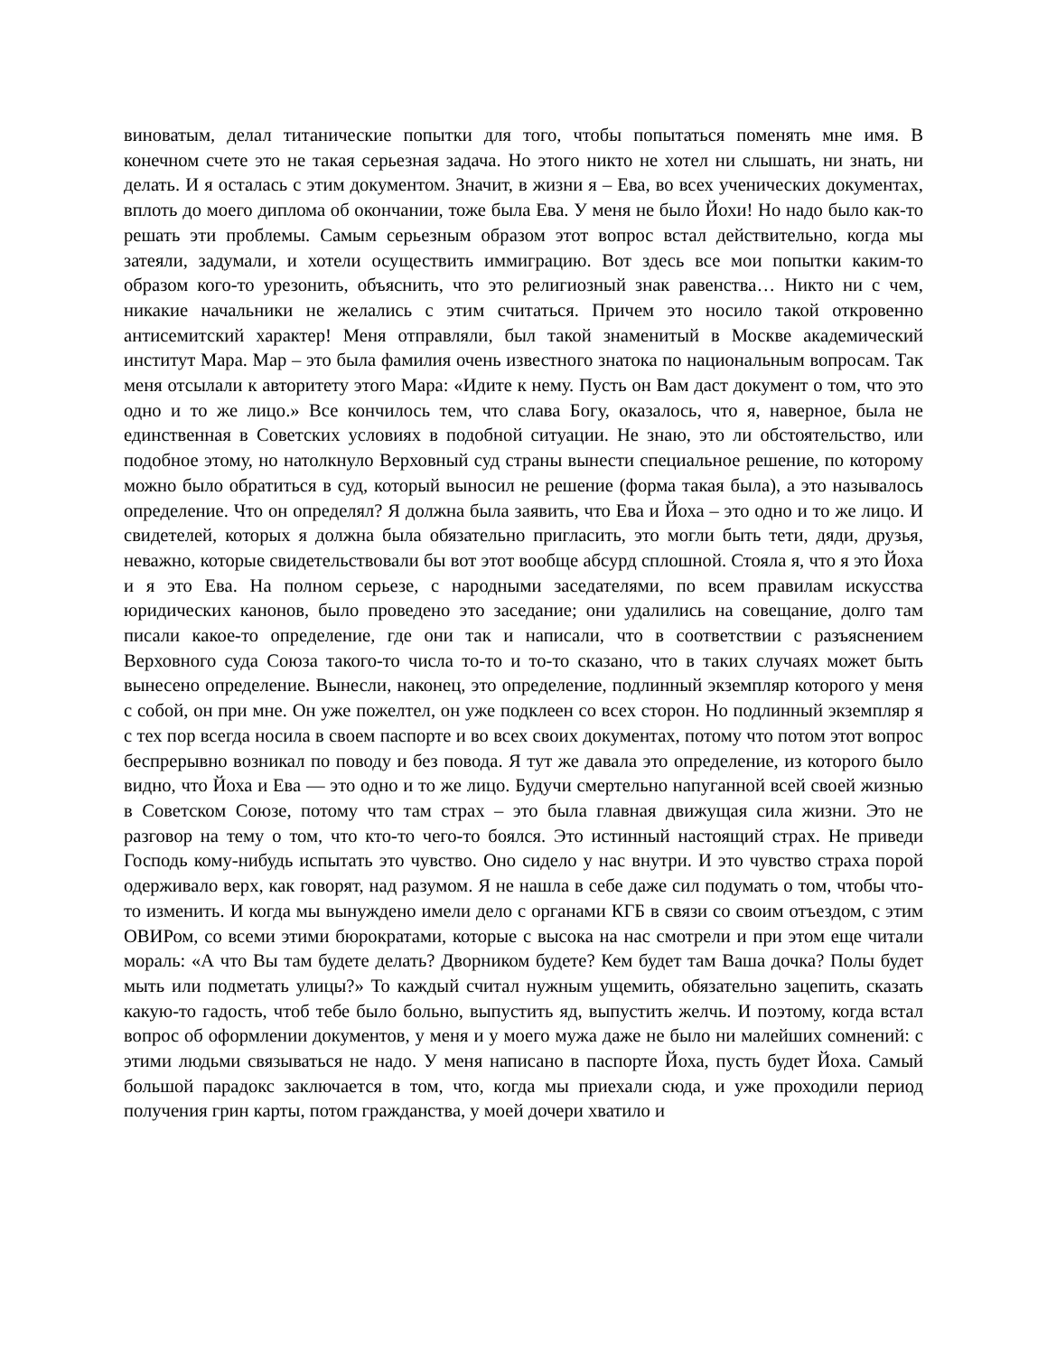виноватым, делал титанические попытки для того, чтобы попытаться поменять мне имя. В конечном счете это не такая серьезная задача. Но этого никто не хотел ни слышать, ни знать, ни делать. И я осталась с этим документом. Значит, в жизни я – Ева, во всех ученических документах, вплоть до моего диплома об окончании, тоже была Ева. У меня не было Йохи! Но надо было как-то решать эти проблемы. Самым серьезным образом этот вопрос встал действительно, когда мы затеяли, задумали, и хотели осуществить иммиграцию. Вот здесь все мои попытки каким-то образом кого-то урезонить, объяснить, что это религиозный знак равенства… Никто ни с чем, никакие начальники не желались с этим считаться. Причем это носило такой откровенно антисемитский характер! Меня отправляли, был такой знаменитый в Москве академический институт Мара. Мар – это была фамилия очень известного знатока по национальным вопросам. Так меня отсылали к авторитету этого Мара: «Идите к нему. Пусть он Вам даст документ о том, что это одно и то же лицо.» Все кончилось тем, что слава Богу, оказалось, что я, наверное, была не единственная в Советских условиях в подобной ситуации. Не знаю, это ли обстоятельство, или подобное этому, но натолкнуло Верховный суд страны вынести специальное решение, по которому можно было обратиться в суд, который выносил не решение (форма такая была), а это называлось определение. Что он определял? Я должна была заявить, что Ева и Йоха – это одно и то же лицо. И свидетелей, которых я должна была обязательно пригласить, это могли быть тети, дяди, друзья, неважно, которые свидетельствовали бы вот этот вообще абсурд сплошной. Стояла я, что я это Йоха и я это Ева. На полном серьезе, с народными заседателями, по всем правилам искусства юридических канонов, было проведено это заседание; они удалились на совещание, долго там писали какое-то определение, где они так и написали, что в соответствии с разъяснением Верховного суда Союза такого-то числа то-то и то-то сказано, что в таких случаях может быть вынесено определение. Вынесли, наконец, это определение, подлинный экземпляр которого у меня с собой, он при мне. Он уже пожелтел, он уже подклеен со всех сторон. Но подлинный экземпляр я с тех пор всегда носила в своем паспорте и во всех своих документах, потому что потом этот вопрос беспрерывно возникал по поводу и без повода. Я тут же давала это определение, из которого было видно, что Йоха и Ева — это одно и то же лицо. Будучи смертельно напуганной всей своей жизнью в Советском Союзе, потому что там страх – это была главная движущая сила жизни. Это не разговор на тему о том, что кто-то чего-то боялся. Это истинный настоящий страх. Не приведи Господь кому-нибудь испытать это чувство. Оно сидело у нас внутри. И это чувство страха порой одерживало верх, как говорят, над разумом. Я не нашла в себе даже сил подумать о том, чтобы что-то изменить. И когда мы вынуждено имели дело с органами КГБ в связи со своим отъездом, с этим ОВИРом, со всеми этими бюрократами, которые с высока на нас смотрели и при этом еще читали мораль: «А что Вы там будете делать? Дворником будете? Кем будет там Ваша дочка? Полы будет мыть или подметать улицы?» То каждый считал нужным ущемить, обязательно зацепить, сказать какую-то гадость, чтоб тебе было больно, выпустить яд, выпустить желчь. И поэтому, когда встал вопрос об оформлении документов, у меня и у моего мужа даже не было ни малейших сомнений: с этими людьми связываться не надо. У меня написано в паспорте Йоха, пусть будет Йоха. Самый большой парадокс заключается в том, что, когда мы приехали сюда, и уже проходили период получения грин карты, потом гражданства, у моей дочери хватило и